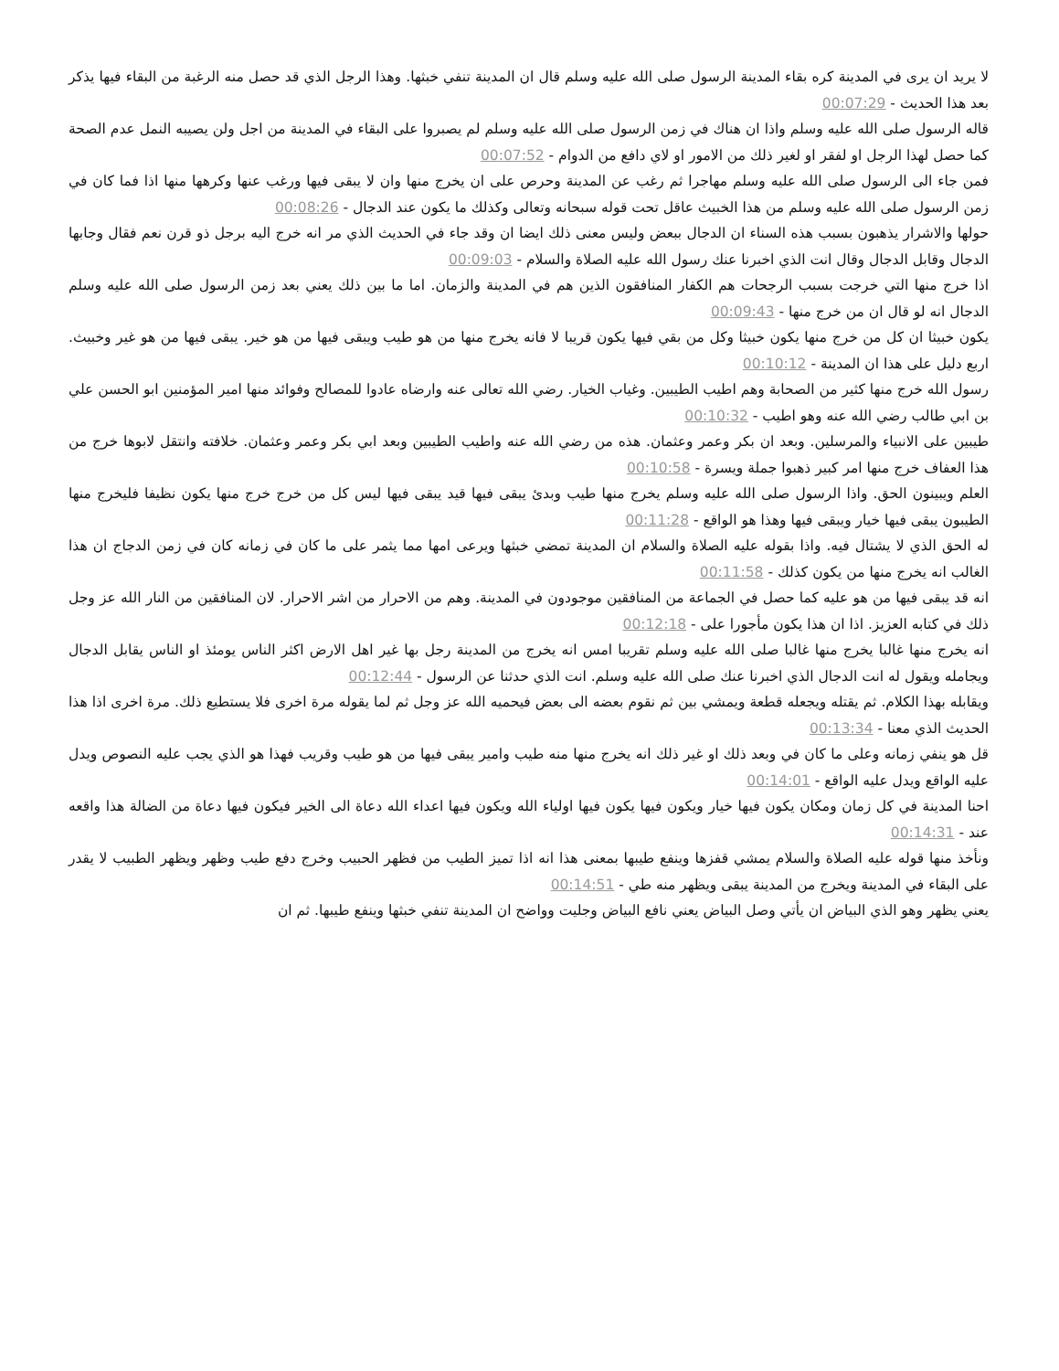لا يريد ان يرى في المدينة كره بقاء المدينة الرسول صلى الله عليه وسلم قال ان المدينة تنفي خبثها. وهذا الرجل الذي قد حصل منه الرغبة من البقاء فيها يذكر بعد هذا الحديث - 00:07:29
قاله الرسول صلى الله عليه وسلم واذا ان هناك في زمن الرسول صلى الله عليه وسلم لم يصبروا على البقاء في المدينة من اجل ولن يصيبه النمل عدم الصحة كما حصل لهذا الرجل او لفقر او لغير ذلك من الامور او لاي دافع من الدوام - 00:07:52
فمن جاء الى الرسول صلى الله عليه وسلم مهاجرا ثم رغب عن المدينة وحرص على ان يخرج منها وان لا يبقى فيها ورغب عنها وكرهها منها اذا فما كان في زمن الرسول صلى الله عليه وسلم من هذا الخبيث عاقل تحت قوله سبحانه وتعالى وكذلك ما يكون عند الدجال - 00:08:26
حولها والاشرار يذهبون بسبب هذه السناء ان الدجال ببعض وليس معنى ذلك ايضا ان وقد جاء في الحديث الذي مر انه خرج اليه برجل ذو قرن نعم فقال وجابها الدجال وقابل الدجال وقال انت الذي اخبرنا عنك رسول الله عليه الصلاة والسلام - 00:09:03
اذا خرج منها التي خرجت بسبب الرجحات هم الكفار المنافقون الذين هم في المدينة والزمان. اما ما بين ذلك يعني بعد زمن الرسول صلى الله عليه وسلم الدجال انه لو قال ان من خرج منها - 00:09:43
يكون خبيثا ان كل من خرج منها يكون خبيثا وكل من بقي فيها يكون قريبا لا فانه يخرج منها من هو طيب ويبقى فيها من هو خير. يبقى فيها من هو غير وخبيث. اربع دليل على هذا ان المدينة - 00:10:12
رسول الله خرج منها كثير من الصحابة وهم اطيب الطيبين. وغياب الخيار. رضي الله تعالى عنه وارضاه عادوا للمصالح وفوائد منها امير المؤمنين ابو الحسن علي بن ابي طالب رضي الله عنه وهو اطيب - 00:10:32
طيبين على الانبياء والمرسلين. وبعد ان بكر وعمر وعثمان. هذه من رضي الله عنه واطيب الطيبين وبعد ابي بكر وعمر وعثمان. خلافته وانتقل لابوها خرج من هذا العفاف خرج منها امر كبير ذهبوا جملة ويسرة - 00:10:58
العلم ويبينون الحق. واذا الرسول صلى الله عليه وسلم يخرج منها طيب وبدئ يبقى فيها قيد يبقى فيها ليس كل من خرج خرج منها يكون نظيفا فليخرج منها الطيبون يبقى فيها خيار ويبقى فيها وهذا هو الواقع - 00:11:28
له الحق الذي لا يشتال فيه. واذا بقوله عليه الصلاة والسلام ان المدينة تمضي خبثها ويرعى امها مما يثمر على ما كان في زمانه كان في زمن الدجاج ان هذا الغالب انه يخرج منها من يكون كذلك - 00:11:58
انه قد يبقى فيها من هو عليه كما حصل في الجماعة من المنافقين موجودون في المدينة. وهم من الاحرار من اشر الاحرار. لان المنافقين من النار الله عز وجل ذلك في كتابه العزيز. اذا ان هذا يكون مأجورا على - 00:12:18
انه يخرج منها غالبا يخرج منها غالبا صلى الله عليه وسلم تقريبا امس انه يخرج من المدينة رجل بها غير اهل الارض اكثر الناس يومئذ او الناس يقابل الدجال ويجامله ويقول له انت الدجال الذي اخبرنا عنك صلى الله عليه وسلم. انت الذي حدثنا عن الرسول - 00:12:44
ويقابله بهذا الكلام. ثم يقتله ويجعله قطعة ويمشي بين ثم نقوم بعضه الى بعض فيحميه الله عز وجل ثم لما يقوله مرة اخرى فلا يستطيع ذلك. مرة اخرى اذا هذا الحديث الذي معنا - 00:13:34
قل هو ينفي زمانه وعلى ما كان في وبعد ذلك او غير ذلك انه يخرج منها منه طيب وامير يبقى فيها من هو طيب وقريب فهذا هو الذي يجب عليه النصوص ويدل عليه الواقع ويدل عليه الواقع - 00:14:01
احنا المدينة في كل زمان ومكان يكون فيها خيار ويكون فيها يكون فيها اولياء الله ويكون فيها اعداء الله دعاة الى الخير فيكون فيها دعاة من الضالة هذا واقعه عند - 00:14:31
ونأخذ منها قوله عليه الصلاة والسلام يمشي قفزها وينفع طيبها بمعنى هذا انه اذا تميز الطيب من فظهر الحبيب وخرج دفع طيب وظهر ويظهر الطبيب لا يقدر على البقاء في المدينة ويخرج من المدينة يبقى ويظهر منه طي - 00:14:51
يعني يظهر وهو الذي البياض ان يأتي وصل البياض يعني نافع البياض وجليت وواضح ان المدينة تنفي خبثها وينفع طيبها. ثم ان